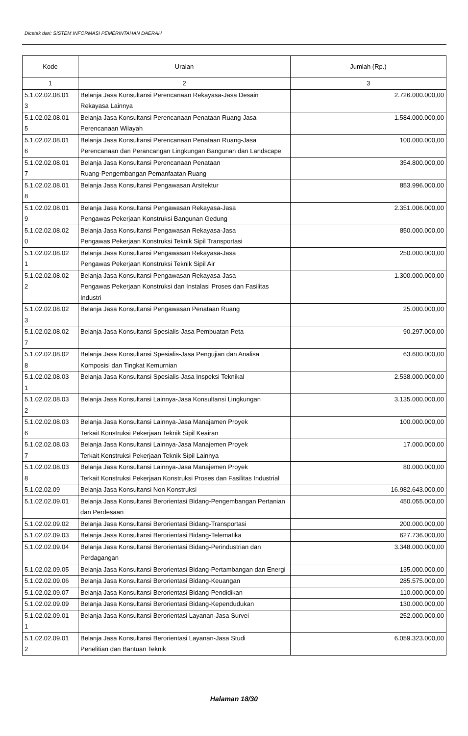Dicetak dari: SISTEM INFORMASI PEMERINTAHAN DAERAH
| Kode | Uraian | Jumlah (Rp.) |
| --- | --- | --- |
| 1 | 2 | 3 |
| 5.1.02.02.08.01 3 | Belanja Jasa Konsultansi Perencanaan Rekayasa-Jasa Desain Rekayasa Lainnya | 2.726.000.000,00 |
| 5.1.02.02.08.01 5 | Belanja Jasa Konsultansi Perencanaan Penataan Ruang-Jasa Perencanaan Wilayah | 1.584.000.000,00 |
| 5.1.02.02.08.01 6 | Belanja Jasa Konsultansi Perencanaan Penataan Ruang-Jasa Perencanaan dan Perancangan Lingkungan Bangunan dan Landscape | 100.000.000,00 |
| 5.1.02.02.08.01 7 | Belanja Jasa Konsultansi Perencanaan Penataan Ruang-Pengembangan Pemanfaatan Ruang | 354.800.000,00 |
| 5.1.02.02.08.01 8 | Belanja Jasa Konsultansi Pengawasan Arsitektur | 853.996.000,00 |
| 5.1.02.02.08.01 9 | Belanja Jasa Konsultansi Pengawasan Rekayasa-Jasa Pengawas Pekerjaan Konstruksi Bangunan Gedung | 2.351.006.000,00 |
| 5.1.02.02.08.02 0 | Belanja Jasa Konsultansi Pengawasan Rekayasa-Jasa Pengawas Pekerjaan Konstruksi Teknik Sipil Transportasi | 850.000.000,00 |
| 5.1.02.02.08.02 1 | Belanja Jasa Konsultansi Pengawasan Rekayasa-Jasa Pengawas Pekerjaan Konstruksi Teknik Sipil Air | 250.000.000,00 |
| 5.1.02.02.08.02 2 | Belanja Jasa Konsultansi Pengawasan Rekayasa-Jasa Pengawas Pekerjaan Konstruksi dan Instalasi Proses dan Fasilitas Industri | 1.300.000.000,00 |
| 5.1.02.02.08.02 3 | Belanja Jasa Konsultansi Pengawasan Penataan Ruang | 25.000.000,00 |
| 5.1.02.02.08.02 7 | Belanja Jasa Konsultansi Spesialis-Jasa Pembuatan Peta | 90.297.000,00 |
| 5.1.02.02.08.02 8 | Belanja Jasa Konsultansi Spesialis-Jasa Pengujian dan Analisa Komposisi dan Tingkat Kemurnian | 63.600.000,00 |
| 5.1.02.02.08.03 1 | Belanja Jasa Konsultansi Spesialis-Jasa Inspeksi Teknikal | 2.538.000.000,00 |
| 5.1.02.02.08.03 2 | Belanja Jasa Konsultansi Lainnya-Jasa Konsultansi Lingkungan | 3.135.000.000,00 |
| 5.1.02.02.08.03 6 | Belanja Jasa Konsultansi Lainnya-Jasa Manajamen Proyek Terkait Konstruksi Pekerjaan Teknik Sipil Keairan | 100.000.000,00 |
| 5.1.02.02.08.03 7 | Belanja Jasa Konsultansi Lainnya-Jasa Manajemen Proyek Terkait Konstruksi Pekerjaan Teknik Sipil Lainnya | 17.000.000,00 |
| 5.1.02.02.08.03 8 | Belanja Jasa Konsultansi Lainnya-Jasa Manajemen Proyek Terkait Konstruksi Pekerjaan Konstruksi Proses dan Fasilitas Industrial | 80.000.000,00 |
| 5.1.02.02.09 | Belanja Jasa Konsultansi Non Konstruksi | 16.982.643.000,00 |
| 5.1.02.02.09.01 | Belanja Jasa Konsultansi Berorientasi Bidang-Pengembangan Pertanian dan Perdesaan | 450.055.000,00 |
| 5.1.02.02.09.02 | Belanja Jasa Konsultansi Berorientasi Bidang-Transportasi | 200.000.000,00 |
| 5.1.02.02.09.03 | Belanja Jasa Konsultansi Berorientasi Bidang-Telematika | 627.736.000,00 |
| 5.1.02.02.09.04 | Belanja Jasa Konsultansi Berorientasi Bidang-Perindustrian dan Perdagangan | 3.348.000.000,00 |
| 5.1.02.02.09.05 | Belanja Jasa Konsultansi Berorientasi Bidang-Pertambangan dan Energi | 135.000.000,00 |
| 5.1.02.02.09.06 | Belanja Jasa Konsultansi Berorientasi Bidang-Keuangan | 285.575.000,00 |
| 5.1.02.02.09.07 | Belanja Jasa Konsultansi Berorientasi Bidang-Pendidikan | 110.000.000,00 |
| 5.1.02.02.09.09 | Belanja Jasa Konsultansi Berorientasi Bidang-Kependudukan | 130.000.000,00 |
| 5.1.02.02.09.01 1 | Belanja Jasa Konsultansi Berorientasi Layanan-Jasa Survei | 252.000.000,00 |
| 5.1.02.02.09.01 2 | Belanja Jasa Konsultansi Berorientasi Layanan-Jasa Studi Penelitian dan Bantuan Teknik | 6.059.323.000,00 |
Halaman 18/30